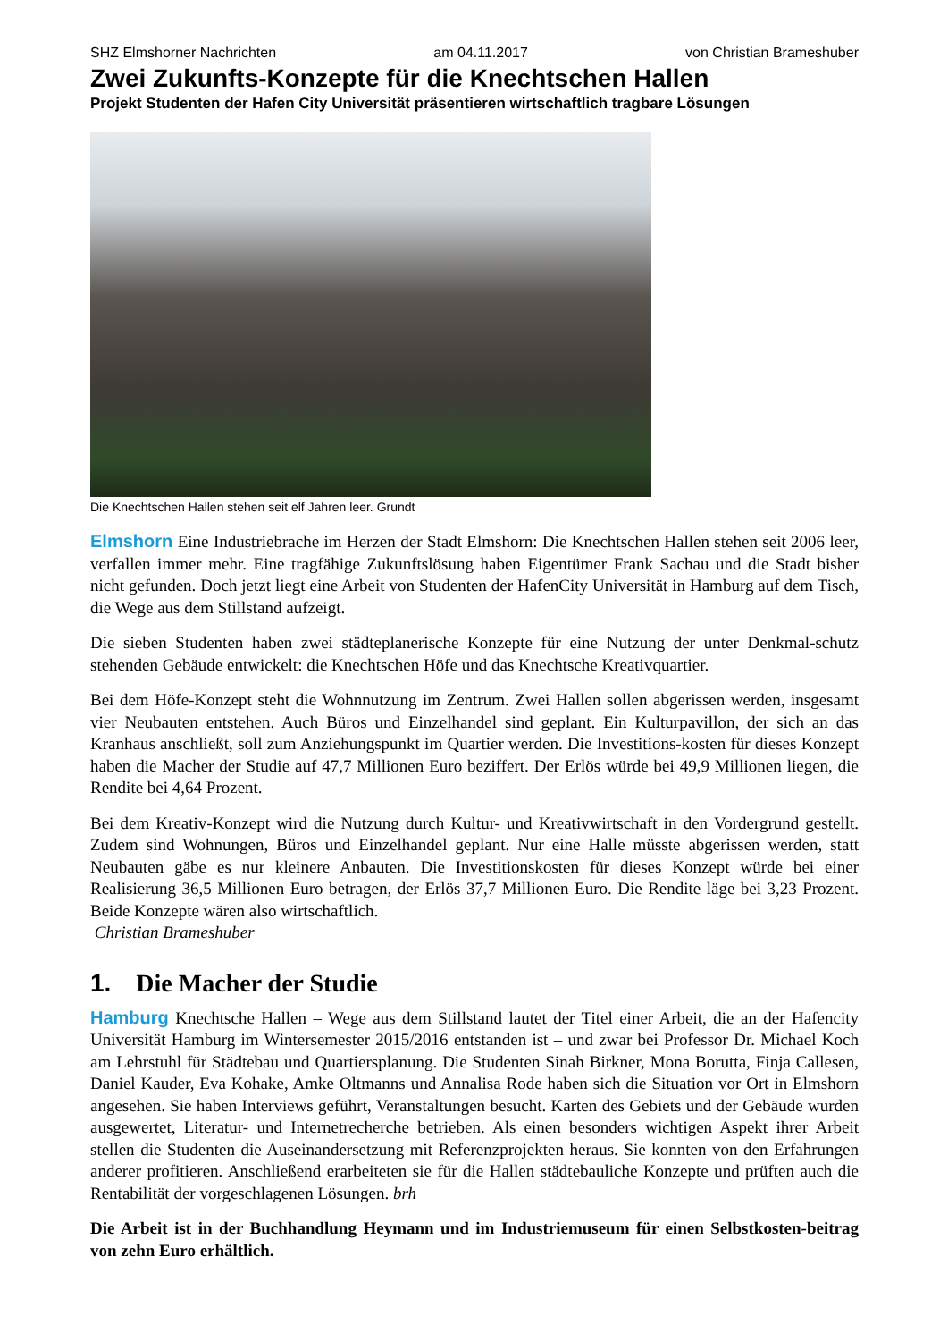SHZ Elmshorner Nachrichten am 04.11.2017 von Christian Brameshuber
Zwei Zukunfts-Konzepte für die Knechtschen Hallen
Projekt Studenten der Hafen City Universität präsentieren wirtschaftlich tragbare Lösungen
Die Knechtschen Hallen stehen seit elf Jahren leer. Grundt
Elmshorn Eine Industriebrache im Herzen der Stadt Elmshorn: Die Knechtschen Hallen stehen seit 2006 leer, verfallen immer mehr. Eine tragfähige Zukunftslösung haben Eigentümer Frank Sachau und die Stadt bisher nicht gefunden. Doch jetzt liegt eine Arbeit von Studenten der HafenCity Universität in Hamburg auf dem Tisch, die Wege aus dem Stillstand aufzeigt.
Die sieben Studenten haben zwei städteplanerische Konzepte für eine Nutzung der unter Denkmal-schutz stehenden Gebäude entwickelt: die Knechtschen Höfe und das Knechtsche Kreativquartier.
Bei dem Höfe-Konzept steht die Wohnnutzung im Zentrum. Zwei Hallen sollen abgerissen werden, insgesamt vier Neubauten entstehen. Auch Büros und Einzelhandel sind geplant. Ein Kulturpavillon, der sich an das Kranhaus anschließt, soll zum Anziehungspunkt im Quartier werden. Die Investitions-kosten für dieses Konzept haben die Macher der Studie auf 47,7 Millionen Euro beziffert. Der Erlös würde bei 49,9 Millionen liegen, die Rendite bei 4,64 Prozent.
Bei dem Kreativ-Konzept wird die Nutzung durch Kultur- und Kreativwirtschaft in den Vordergrund gestellt. Zudem sind Wohnungen, Büros und Einzelhandel geplant. Nur eine Halle müsste abgerissen werden, statt Neubauten gäbe es nur kleinere Anbauten. Die Investitionskosten für dieses Konzept würde bei einer Realisierung 36,5 Millionen Euro betragen, der Erlös 37,7 Millionen Euro. Die Rendite läge bei 3,23 Prozent. Beide Konzepte wären also wirtschaftlich.
Christian Brameshuber
1. Die Macher der Studie
Hamburg Knechtsche Hallen – Wege aus dem Stillstand lautet der Titel einer Arbeit, die an der Hafencity Universität Hamburg im Wintersemester 2015/2016 entstanden ist – und zwar bei Professor Dr. Michael Koch am Lehrstuhl für Städtebau und Quartiersplanung. Die Studenten Sinah Birkner, Mona Borutta, Finja Callesen, Daniel Kauder, Eva Kohake, Amke Oltmanns und Annalisa Rode haben sich die Situation vor Ort in Elmshorn angesehen. Sie haben Interviews geführt, Veranstaltungen besucht. Karten des Gebiets und der Gebäude wurden ausgewertet, Literatur- und Internetrecherche betrieben. Als einen besonders wichtigen Aspekt ihrer Arbeit stellen die Studenten die Auseinandersetzung mit Referenzprojekten heraus. Sie konnten von den Erfahrungen anderer profitieren. Anschließend erarbeiteten sie für die Hallen städtebauliche Konzepte und prüften auch die Rentabilität der vorgeschlagenen Lösungen. brh
Die Arbeit ist in der Buchhandlung Heymann und im Industriemuseum für einen Selbstkosten-beitrag von zehn Euro erhältlich.